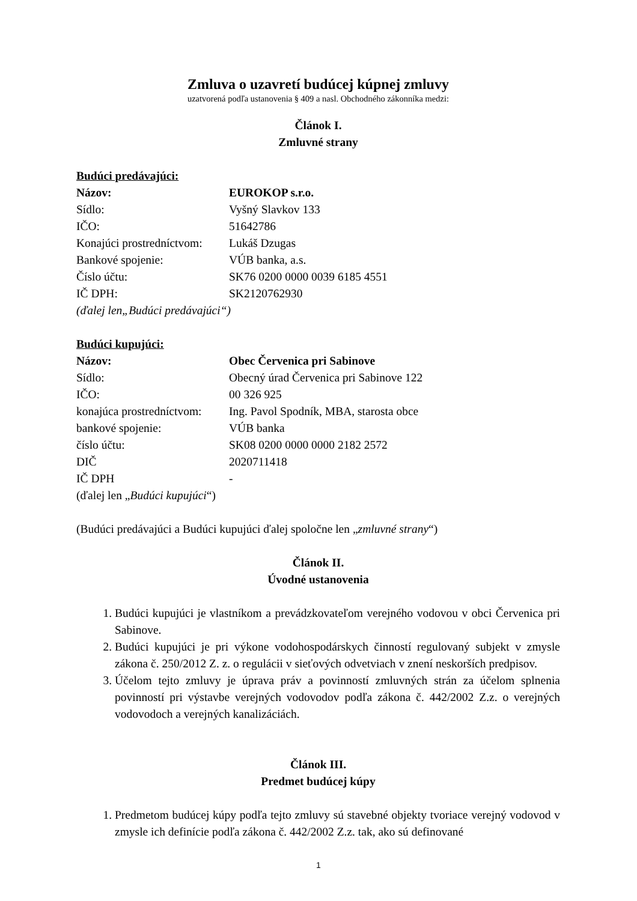Zmluva o uzavretí budúcej kúpnej zmluvy
uzatvorená podľa ustanovenia § 409 a nasl. Obchodného zákonníka medzi:
Článok I.
Zmluvné strany
Budúci predávajúci:
Názov: EUROKOP s.r.o.
Sídlo: Vyšný Slavkov 133
IČO: 51642786
Konajúci prostredníctvom: Lukáš Dzugas
Bankové spojenie: VÚB banka, a.s.
Číslo účtu: SK76 0200 0000 0039 6185 4551
IČ DPH: SK2120762930
(ďalej len„Budúci predávajúci“)
Budúci kupujúci:
Názov: Obec Červenica pri Sabinove
Sídlo: Obecný úrad Červenica pri Sabinove 122
IČO: 00 326 925
konajúca prostredníctvom: Ing. Pavol Spodník, MBA, starosta obce
bankové spojenie: VÚB banka
číslo účtu: SK08 0200 0000 0000 2182 2572
DIČ 2020711418
IČ DPH -
(ďalej len „Budúci kupujúci“)
(Budúci predávajúci a Budúci kupujúci ďalej spoločne len „zmluvné strany“)
Článok II.
Úvodné ustanovenia
1. Budúci kupujúci je vlastníkom a prevádzkovateľom verejného vodovou v obci Červenica pri Sabinove.
2. Budúci kupujúci je pri výkone vodohospodárskych činností regulovaný subjekt v zmysle zákona č. 250/2012 Z. z. o regulácii v sieťových odvetviach v znení neskorších predpisov.
3. Účelom tejto zmluvy je úprava práv a povinností zmluvných strán za účelom splnenia povinností pri výstavbe verejných vodovodov podľa zákona č. 442/2002 Z.z. o verejných vodovodoch a verejných kanalizáciách.
Článok III.
Predmet budúcej kúpy
1. Predmetom budúcej kúpy podľa tejto zmluvy sú stavebné objekty tvoriace verejný vodovod v zmysle ich definície podľa zákona č. 442/2002 Z.z. tak, ako sú definované
1